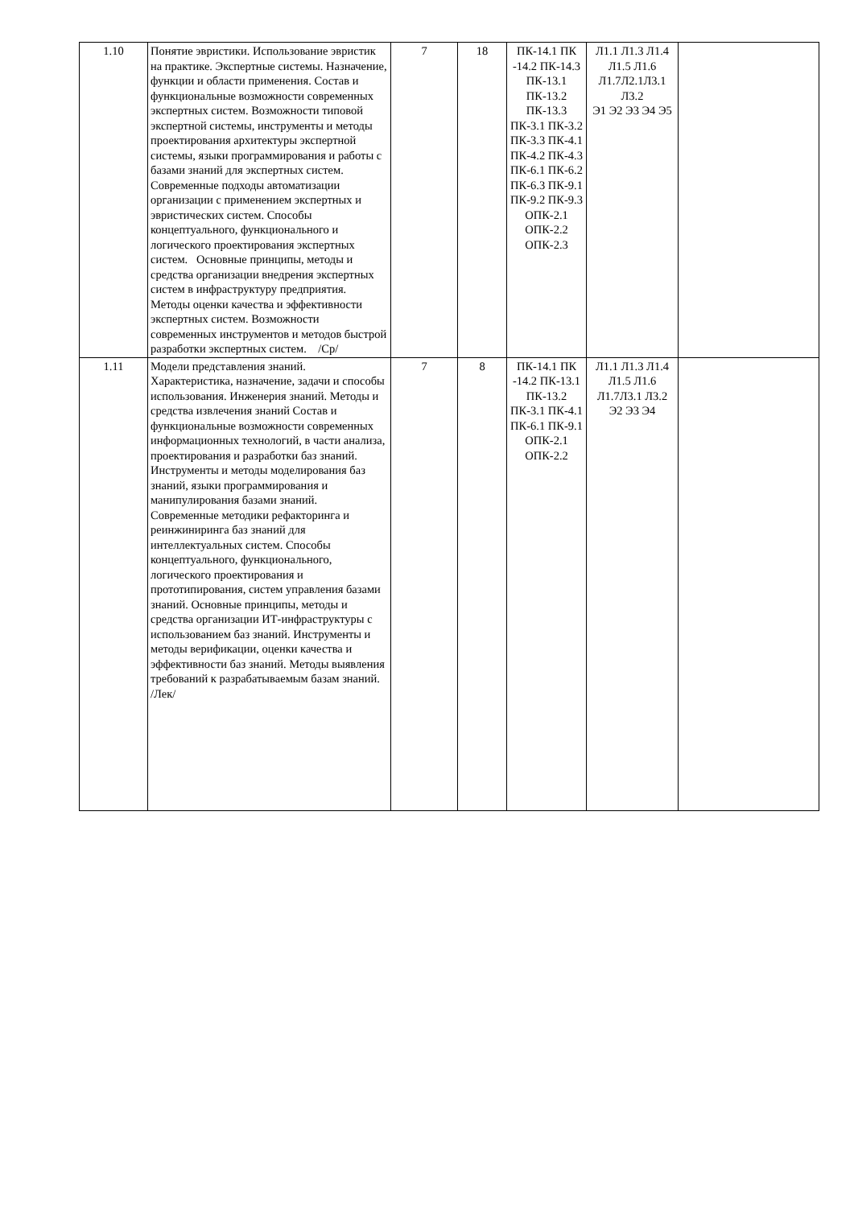| 1.10 | Понятие эвристики. Использование эвристик на практике. Экспертные системы. Назначение, функции и области применения. Состав и функциональные возможности современных экспертных систем. Возможности типовой экспертной системы, инструменты и методы проектирования архитектуры экспертной системы, языки программирования и работы с базами знаний для экспертных систем. Современные подходы автоматизации организации с применением экспертных и эвристических систем. Способы концептуального, функционального и логического проектирования экспертных систем. Основные принципы, методы и средства организации внедрения экспертных систем в инфраструктуру предприятия. Методы оценки качества и эффективности экспертных систем. Возможности современных инструментов и методов быстрой разработки экспертных систем. /Ср/ | 7 | 18 | ПК-14.1 ПК -14.2 ПК-14.3 ПК-13.1 ПК-13.2 ПК-13.3 ПК-3.1 ПК-3.2 ПК-3.3 ПК-4.1 ПК-4.2 ПК-4.3 ПК-6.1 ПК-6.2 ПК-6.3 ПК-9.1 ПК-9.2 ПК-9.3 ОПК-2.1 ОПК-2.2 ОПК-2.3 | Л1.1 Л1.3 Л1.4 Л1.5 Л1.6 Л1.7Л2.1Л3.1 Л3.2 Э1 Э2 Э3 Э4 Э5 | |
| 1.11 | Модели представления знаний. Характеристика, назначение, задачи и способы использования. Инженерия знаний. Методы и средства извлечения знаний Состав и функциональные возможности современных информационных технологий, в части анализа, проектирования и разработки баз знаний. Инструменты и методы моделирования баз знаний, языки программирования и манипулирования базами знаний. Современные методики рефакторинга и реинжиниринга баз знаний для интеллектуальных систем. Способы концептуального, функционального, логического проектирования и прототипирования, систем управления базами знаний. Основные принципы, методы и средства организации ИТ-инфраструктуры с использованием баз знаний. Инструменты и методы верификации, оценки качества и эффективности баз знаний. Методы выявления требований к разрабатываемым базам знаний. /Лек/ | 7 | 8 | ПК-14.1 ПК -14.2 ПК-13.1 ПК-13.2 ПК-3.1 ПК-4.1 ПК-6.1 ПК-9.1 ОПК-2.1 ОПК-2.2 | Л1.1 Л1.3 Л1.4 Л1.5 Л1.6 Л1.7Л3.1 Л3.2 Э2 Э3 Э4 | |